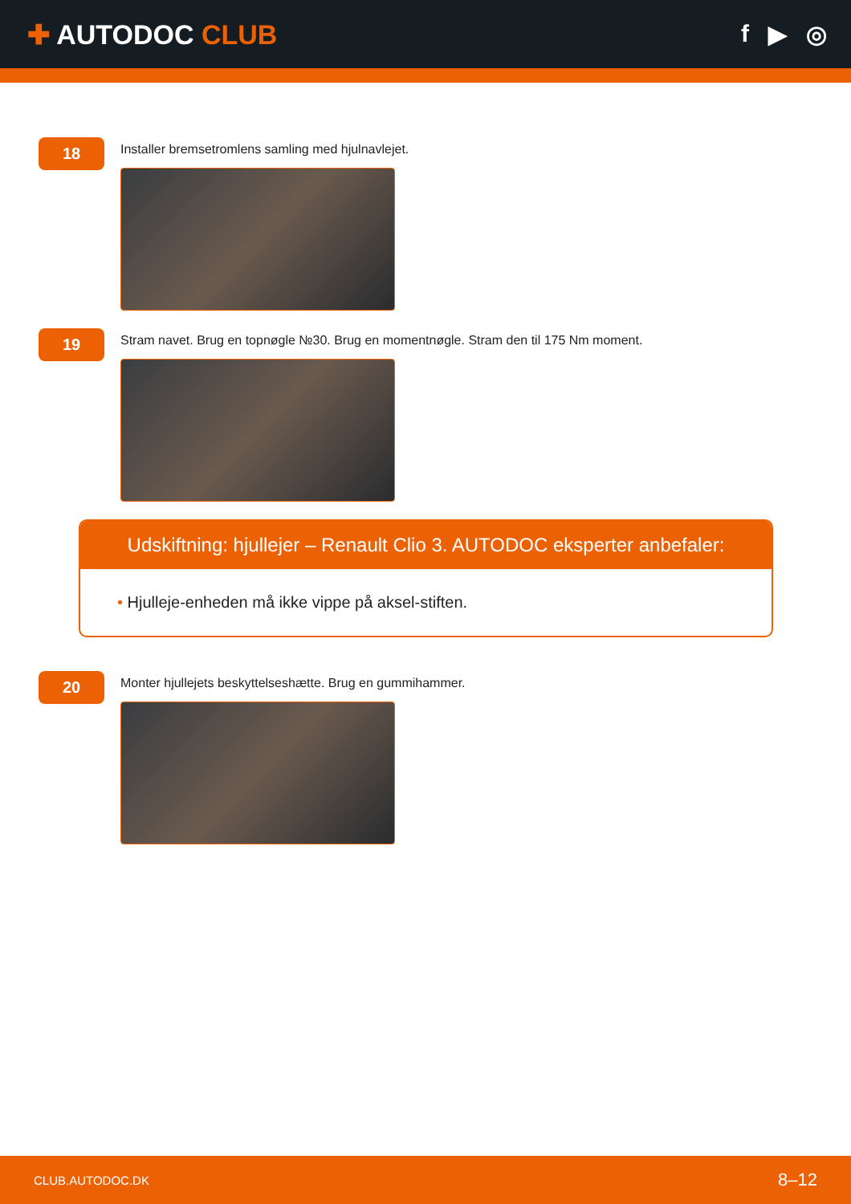✚ AUTODOC CLUB f ▶ ◎
18
Installer bremsetromlens samling med hjulnavlejet.
19
Stram navet. Brug en topnøgle №30. Brug en momentnøgle. Stram den til 175 Nm moment.
Udskiftning: hjullejer – Renault Clio 3. AUTODOC eksperter anbefaler:
• Hjulleje-enheden må ikke vippe på aksel-stiften.
20
Monter hjullejets beskyttelseshætte. Brug en gummihammer.
CLUB.AUTODOC.DK 8–12